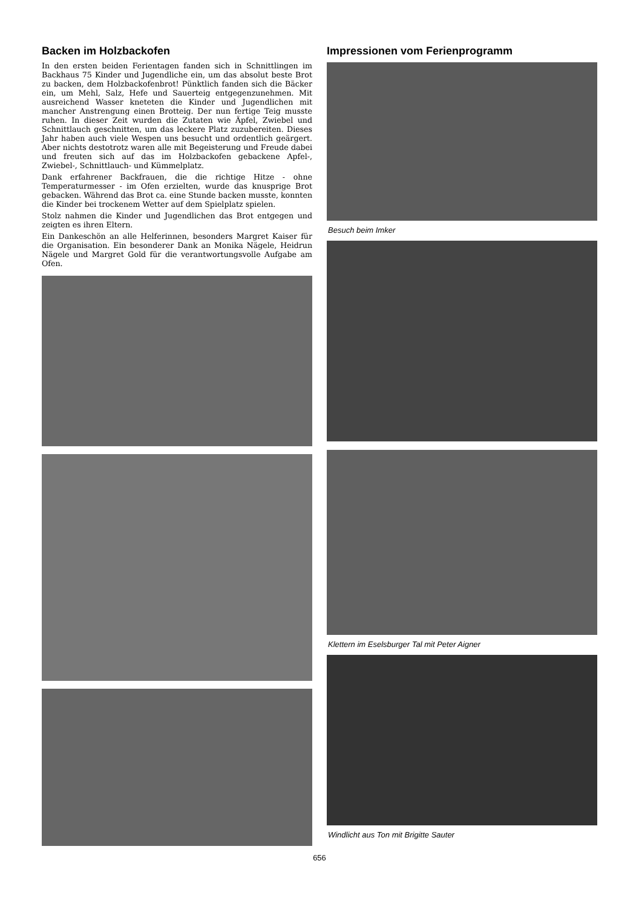Backen im Holzbackofen
In den ersten beiden Ferientagen fanden sich in Schnittlingen im Backhaus 75 Kinder und Jugendliche ein, um das absolut beste Brot zu backen, dem Holzbackofenbrot! Pünktlich fanden sich die Bäcker ein, um Mehl, Salz, Hefe und Sauerteig entgegenzunehmen. Mit ausreichend Wasser kneteten die Kinder und Jugendlichen mit mancher Anstrengung einen Brotteig. Der nun fertige Teig musste ruhen. In dieser Zeit wurden die Zutaten wie Äpfel, Zwiebel und Schnittlauch geschnitten, um das leckere Platz zuzubereiten. Dieses Jahr haben auch viele Wespen uns besucht und ordentlich geärgert. Aber nichts destotrotz waren alle mit Begeisterung und Freude dabei und freuten sich auf das im Holzbackofen gebackene Apfel-, Zwiebel-, Schnittlauch- und Kümmelplatz.
Dank erfahrener Backfrauen, die die richtige Hitze - ohne Temperaturmesser - im Ofen erzielten, wurde das knusprige Brot gebacken. Während das Brot ca. eine Stunde backen musste, konnten die Kinder bei trockenem Wetter auf dem Spielplatz spielen.
Stolz nahmen die Kinder und Jugendlichen das Brot entgegen und zeigten es ihren Eltern.
Ein Dankeschön an alle Helferinnen, besonders Margret Kaiser für die Organisation. Ein besonderer Dank an Monika Nägele, Heidrun Nägele und Margret Gold für die verantwortungsvolle Aufgabe am Ofen.
Impressionen vom Ferienprogramm
Besuch beim Imker
Klettern im Eselsburger Tal mit Peter Aigner
Windlicht aus Ton mit Brigitte Sauter
656